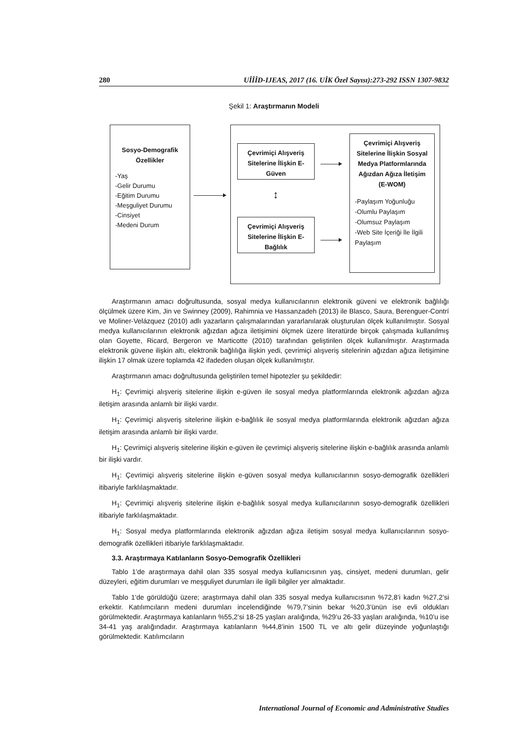280 UİİİD-IJEAS, 2017 (16. UİK Özel Sayısı):273-292 ISSN 1307-9832
Şekil 1: Araştırmanın Modeli
Sosyo-Demografik Özellikler
-Yaş
-Gelir Durumu
-Eğitim Durumu
-Meşguliyet Durumu
-Cinsiyet
-Medeni Durum
Çevrimiçi Alışveriş Sitelerine İlişkin E-Güven
Çevrimiçi Alışveriş Sitelerine İlişkin E-Bağlılık
↕
Çevrimiçi Alışveriş Sitelerine İlişkin Sosyal Medya Platformlarında Ağızdan Ağıza İletişim (E-WOM)
-Paylaşım Yoğunluğu
-Olumlu Paylaşım
-Olumsuz Paylaşım
-Web Site İçeriği İle İlgili Paylaşım
Araştırmanın amacı doğrultusunda, sosyal medya kullanıcılarının elektronik güveni ve elektronik bağlılığı ölçülmek üzere Kim, Jin ve Swinney (2009), Rahimnia ve Hassanzadeh (2013) ile Blasco, Saura, Berenguer-Contrí ve Moliner-Velázquez (2010) adlı yazarların çalışmalarından yararlanılarak oluşturulan ölçek kullanılmıştır. Sosyal medya kullanıcılarının elektronik ağızdan ağıza iletişimini ölçmek üzere literatürde birçok çalışmada kullanılmış olan Goyette, Ricard, Bergeron ve Marticotte (2010) tarafından geliştirilen ölçek kullanılmıştır. Araştırmada elektronik güvene ilişkin altı, elektronik bağlılığa ilişkin yedi, çevrimiçi alışveriş sitelerinin ağızdan ağıza iletişimine ilişkin 17 olmak üzere toplamda 42 ifadeden oluşan ölçek kullanılmıştır.
Araştırmanın amacı doğrultusunda geliştirilen temel hipotezler şu şekildedir:
H<sub>1</sub>: Çevrimiçi alışveriş sitelerine ilişkin e-güven ile sosyal medya platformlarında elektronik ağızdan ağıza iletişim arasında anlamlı bir ilişki vardır.
H<sub>1</sub>: Çevrimiçi alışveriş sitelerine ilişkin e-bağlılık ile sosyal medya platformlarında elektronik ağızdan ağıza iletişim arasında anlamlı bir ilişki vardır.
H<sub>1</sub>: Çevrimiçi alışveriş sitelerine ilişkin e-güven ile çevrimiçi alışveriş sitelerine ilişkin e-bağlılık arasında anlamlı bir ilişki vardır.
H<sub>1</sub>: Çevrimiçi alışveriş sitelerine ilişkin e-güven sosyal medya kullanıcılarının sosyo-demografik özellikleri itibariyle farklılaşmaktadır.
H<sub>1</sub>: Çevrimiçi alışveriş sitelerine ilişkin e-bağlılık sosyal medya kullanıcılarının sosyo-demografik özellikleri itibariyle farklılaşmaktadır.
H<sub>1</sub>: Sosyal medya platformlarında elektronik ağızdan ağıza iletişim sosyal medya kullanıcılarının sosyo-demografik özellikleri itibariyle farklılaşmaktadır.
3.3. Araştırmaya Katılanların Sosyo-Demografik Özellikleri
Tablo 1’de araştırmaya dahil olan 335 sosyal medya kullanıcısının yaş, cinsiyet, medeni durumları, gelir düzeyleri, eğitim durumları ve meşguliyet durumları ile ilgili bilgiler yer almaktadır.
Tablo 1’de görüldüğü üzere; araştırmaya dahil olan 335 sosyal medya kullanıcısının %72,8’i kadın %27,2’si erkektir. Katılımcıların medeni durumları incelendiğinde %79,7’sinin bekar %20,3’ünün ise evli oldukları görülmektedir. Araştırmaya katılanların %55,2’si 18-25 yaşları aralığında, %29’u 26-33 yaşları aralığında, %10’u ise 34-41 yaş aralığındadır. Araştırmaya katılanların %44,8’inin 1500 TL ve altı gelir düzeyinde yoğunlaştığı görülmektedir. Katılımcıların
International Journal of Economic and Administrative Studies